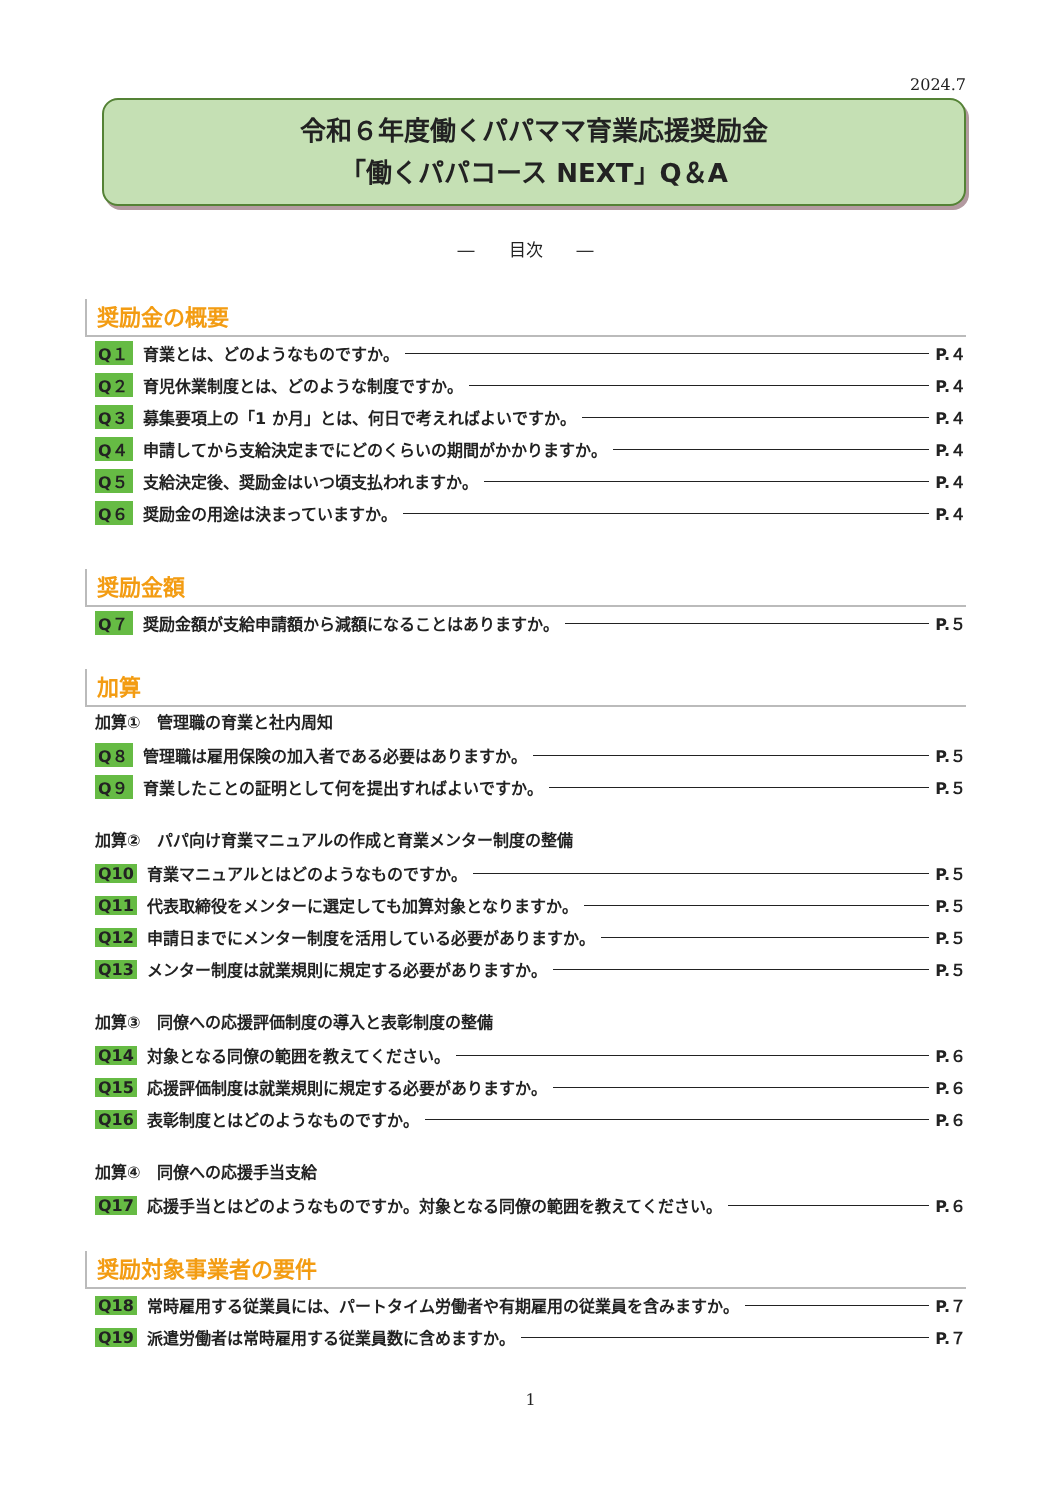2024.7
令和６年度働くパパママ育業応援奨励金
「働くパパコース NEXT」Q＆A
―　　目次　　―
奨励金の概要
Q１ 育業とは、どのようなものですか。 P.４
Q２ 育児休業制度とは、どのような制度ですか。 P.４
Q３ 募集要項上の「1 か月」とは、何日で考えればよいですか。 P.４
Q４ 申請してから支給決定までにどのくらいの期間がかかりますか。 P.４
Q５ 支給決定後、奨励金はいつ頃支払われますか。 P.４
Q６ 奨励金の用途は決まっていますか。 P.４
奨励金額
Q７ 奨励金額が支給申請額から減額になることはありますか。 P.５
加算
加算①　管理職の育業と社内周知
Q８ 管理職は雇用保険の加入者である必要はありますか。 P.５
Q９ 育業したことの証明として何を提出すればよいですか。 P.５
加算②　パパ向け育業マニュアルの作成と育業メンター制度の整備
Q10 育業マニュアルとはどのようなものですか。 P.５
Q11 代表取締役をメンターに選定しても加算対象となりますか。 P.５
Q12 申請日までにメンター制度を活用している必要がありますか。 P.５
Q13 メンター制度は就業規則に規定する必要がありますか。 P.５
加算③　同僚への応援評価制度の導入と表彰制度の整備
Q14 対象となる同僚の範囲を教えてください。 P.６
Q15 応援評価制度は就業規則に規定する必要がありますか。 P.６
Q16 表彰制度とはどのようなものですか。 P.６
加算④　同僚への応援手当支給
Q17 応援手当とはどのようなものですか。対象となる同僚の範囲を教えてください。 P.６
奨励対象事業者の要件
Q18 常時雇用する従業員には、パートタイム労働者や有期雇用の従業員を含みますか。 P.７
Q19 派遣労働者は常時雇用する従業員数に含めますか。 P.７
1